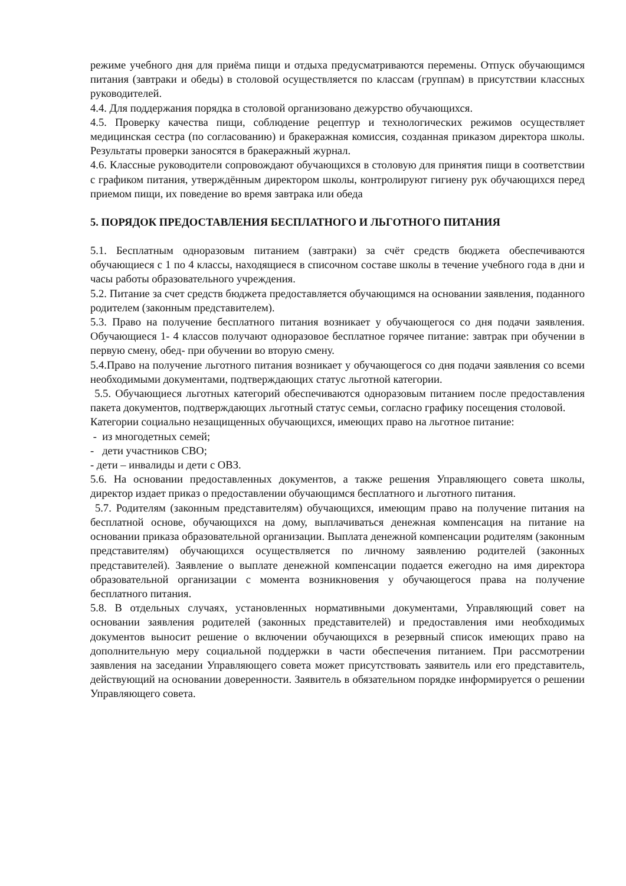режиме учебного дня для приёма пищи и отдыха предусматриваются перемены. Отпуск обучающимся питания (завтраки и обеды) в столовой осуществляется по классам (группам) в присутствии классных руководителей.
4.4. Для поддержания порядка в столовой организовано дежурство обучающихся.
4.5. Проверку качества пищи, соблюдение рецептур и технологических режимов осуществляет медицинская сестра (по согласованию) и бракеражная комиссия, созданная приказом директора школы. Результаты проверки заносятся в бракеражный журнал.
4.6. Классные руководители сопровождают обучающихся в столовую для принятия пищи в соответствии с графиком питания, утверждённым директором школы, контролируют гигиену рук обучающихся перед приемом пищи, их поведение во время завтрака или обеда
5. ПОРЯДОК ПРЕДОСТАВЛЕНИЯ БЕСПЛАТНОГО И ЛЬГОТНОГО ПИТАНИЯ
5.1. Бесплатным одноразовым питанием (завтраки) за счёт средств бюджета обеспечиваются обучающиеся с 1 по 4 классы, находящиеся в списочном составе школы в течение учебного года в дни и часы работы образовательного учреждения.
5.2. Питание за счет средств бюджета предоставляется обучающимся на основании заявления, поданного родителем (законным представителем).
5.3. Право на получение бесплатного питания возникает у обучающегося со дня подачи заявления. Обучающиеся 1- 4 классов получают одноразовое бесплатное горячее питание: завтрак при обучении в первую смену, обед- при обучении во вторую смену.
5.4.Право на получение льготного питания возникает у обучающегося со дня подачи заявления со всеми необходимыми документами, подтверждающих статус льготной категории.
5.5. Обучающиеся льготных категорий обеспечиваются одноразовым питанием после предоставления пакета документов, подтверждающих льготный статус семьи, согласно графику посещения столовой.
Категории социально незащищенных обучающихся, имеющих право на льготное питание:
- из многодетных семей;
- дети участников СВО;
- дети – инвалиды и дети с ОВЗ.
5.6. На основании предоставленных документов, а также решения Управляющего совета школы, директор издает приказ о предоставлении обучающимся бесплатного и льготного питания.
5.7. Родителям (законным представителям) обучающихся, имеющим право на получение питания на бесплатной основе, обучающихся на дому, выплачиваться денежная компенсация на питание на основании приказа образовательной организации. Выплата денежной компенсации родителям (законным представителям) обучающихся осуществляется по личному заявлению родителей (законных представителей). Заявление о выплате денежной компенсации подается ежегодно на имя директора образовательной организации с момента возникновения у обучающегося права на получение бесплатного питания.
5.8. В отдельных случаях, установленных нормативными документами, Управляющий совет на основании заявления родителей (законных представителей) и предоставления ими необходимых документов выносит решение о включении обучающихся в резервный список имеющих право на дополнительную меру социальной поддержки в части обеспечения питанием. При рассмотрении заявления на заседании Управляющего совета может присутствовать заявитель или его представитель, действующий на основании доверенности. Заявитель в обязательном порядке информируется о решении Управляющего совета.